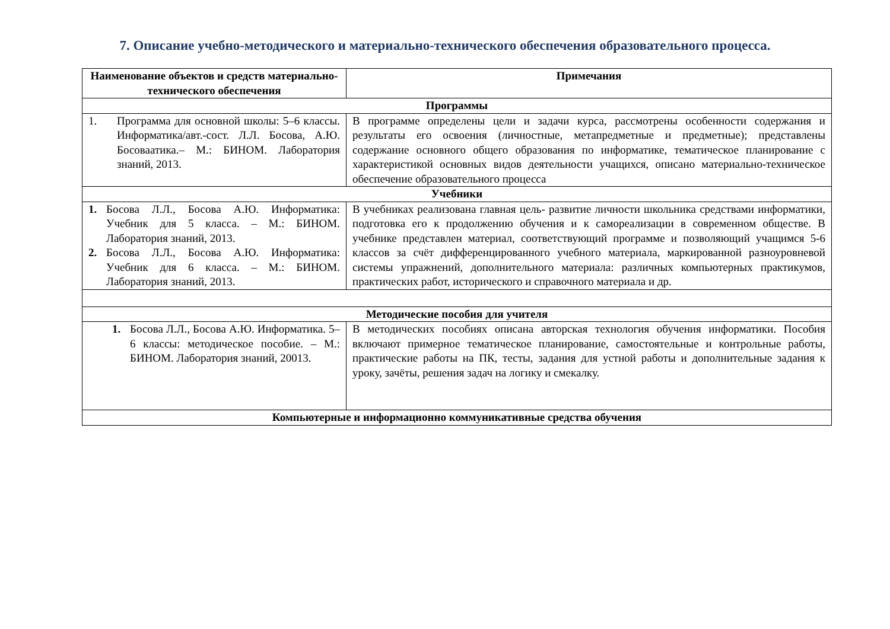7. Описание учебно-методического и материально-технического обеспечения образовательного процесса.
| Наименование объектов и средств материально-технического обеспечения | Примечания |
| --- | --- |
| Программы | |
| 1. Программа для основной школы: 5–6 классы. Информатика/авт.-сост. Л.Л. Босова, А.Ю. Босоваатика.– М.: БИНОМ. Лаборатория знаний, 2013. | В программе определены цели и задачи курса, рассмотрены особенности содержания и результаты его освоения (личностные, метапредметные и предметные); представлены содержание основного общего образования по информатике, тематическое планирование с характеристикой основных видов деятельности учащихся, описано материально-техническое обеспечение образовательного процесса |
| Учебники | |
| 1. Босова Л.Л., Босова А.Ю. Информатика: Учебник для 5 класса. – М.: БИНОМ. Лаборатория знаний, 2013. 2. Босова Л.Л., Босова А.Ю. Информатика: Учебник для 6 класса. – М.: БИНОМ. Лаборатория знаний, 2013. | В учебниках реализована главная цель- развитие личности школьника средствами информатики, подготовка его к продолжению обучения и к самореализации в современном обществе. В учебнике представлен материал, соответствующий программе и позволяющий учащимся 5-6 классов за счёт дифференцированного учебного материала, маркированной разноуровневой системы упражнений, дополнительного материала: различных компьютерных практикумов, практических работ, исторического и справочного материала и др. |
| Методические пособия для учителя | |
| 1. Босова Л.Л., Босова А.Ю. Информатика. 5–6 классы: методическое пособие. – М.: БИНОМ. Лаборатория знаний, 20013. | В методических пособиях описана авторская технология обучения информатики. Пособия включают примерное тематическое планирование, самостоятельные и контрольные работы, практические работы на ПК, тесты, задания для устной работы и дополнительные задания к уроку, зачёты, решения задач на логику и смекалку. |
| Компьютерные и информационно коммуникативные средства обучения | |